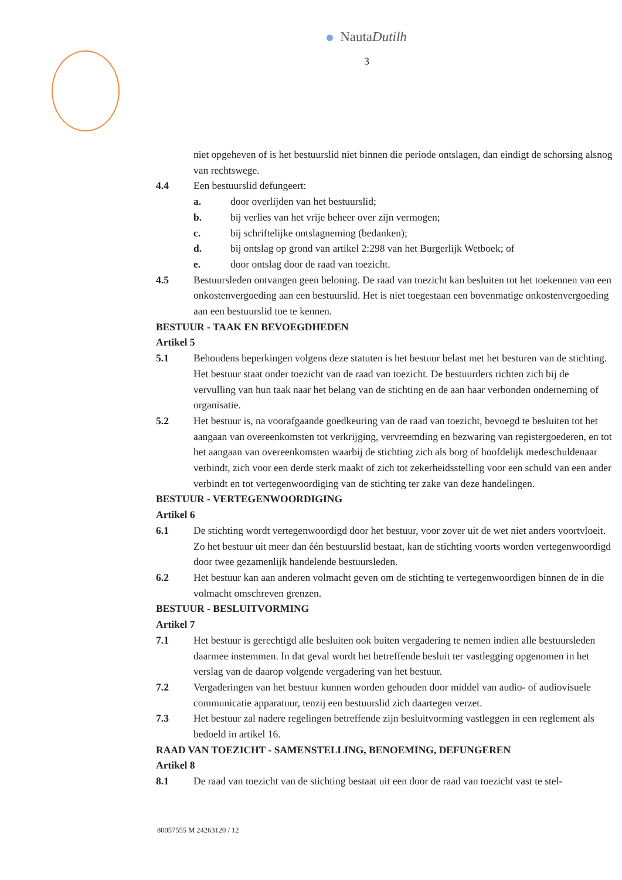NautaDutilh
3
niet opgeheven of is het bestuurslid niet binnen die periode ontslagen, dan eindigt de schorsing alsnog van rechtswege.
4.4 Een bestuurslid defungeert:
a. door overlijden van het bestuurslid;
b. bij verlies van het vrije beheer over zijn vermogen;
c. bij schriftelijke ontslagneming (bedanken);
d. bij ontslag op grond van artikel 2:298 van het Burgerlijk Wetboek; of
e. door ontslag door de raad van toezicht.
4.5 Bestuursleden ontvangen geen beloning. De raad van toezicht kan besluiten tot het toekennen van een onkostenvergoeding aan een bestuurslid. Het is niet toegestaan een bovenmatige onkostenvergoeding aan een bestuurslid toe te kennen.
BESTUUR - TAAK EN BEVOEGDHEDEN
Artikel 5
5.1 Behoudens beperkingen volgens deze statuten is het bestuur belast met het besturen van de stichting. Het bestuur staat onder toezicht van de raad van toezicht. De bestuurders richten zich bij de vervulling van hun taak naar het belang van de stichting en de aan haar verbonden onderneming of organisatie.
5.2 Het bestuur is, na voorafgaande goedkeuring van de raad van toezicht, bevoegd te besluiten tot het aangaan van overeenkomsten tot verkrijging, vervreemding en bezwaring van registergoederen, en tot het aangaan van overeenkomsten waarbij de stichting zich als borg of hoofdelijk medeschuldenaar verbindt, zich voor een derde sterk maakt of zich tot zekerheidsstelling voor een schuld van een ander verbindt en tot vertegenwoordiging van de stichting ter zake van deze handelingen.
BESTUUR - VERTEGENWOORDIGING
Artikel 6
6.1 De stichting wordt vertegenwoordigd door het bestuur, voor zover uit de wet niet anders voortvloeit. Zo het bestuur uit meer dan één bestuurslid bestaat, kan de stichting voorts worden vertegenwoordigd door twee gezamenlijk handelende bestuursleden.
6.2 Het bestuur kan aan anderen volmacht geven om de stichting te vertegenwoordigen binnen de in die volmacht omschreven grenzen.
BESTUUR - BESLUITVORMING
Artikel 7
7.1 Het bestuur is gerechtigd alle besluiten ook buiten vergadering te nemen indien alle bestuursleden daarmee instemmen. In dat geval wordt het betreffende besluit ter vastlegging opgenomen in het verslag van de daarop volgende vergadering van het bestuur.
7.2 Vergaderingen van het bestuur kunnen worden gehouden door middel van audio- of audiovisuele communicatie apparatuur, tenzij een bestuurslid zich daartegen verzet.
7.3 Het bestuur zal nadere regelingen betreffende zijn besluitvorming vastleggen in een reglement als bedoeld in artikel 16.
RAAD VAN TOEZICHT - SAMENSTELLING, BENOEMING, DEFUNGEREN
Artikel 8
8.1 De raad van toezicht van de stichting bestaat uit een door de raad van toezicht vast te stel-
80057555 M 24263120 / 12